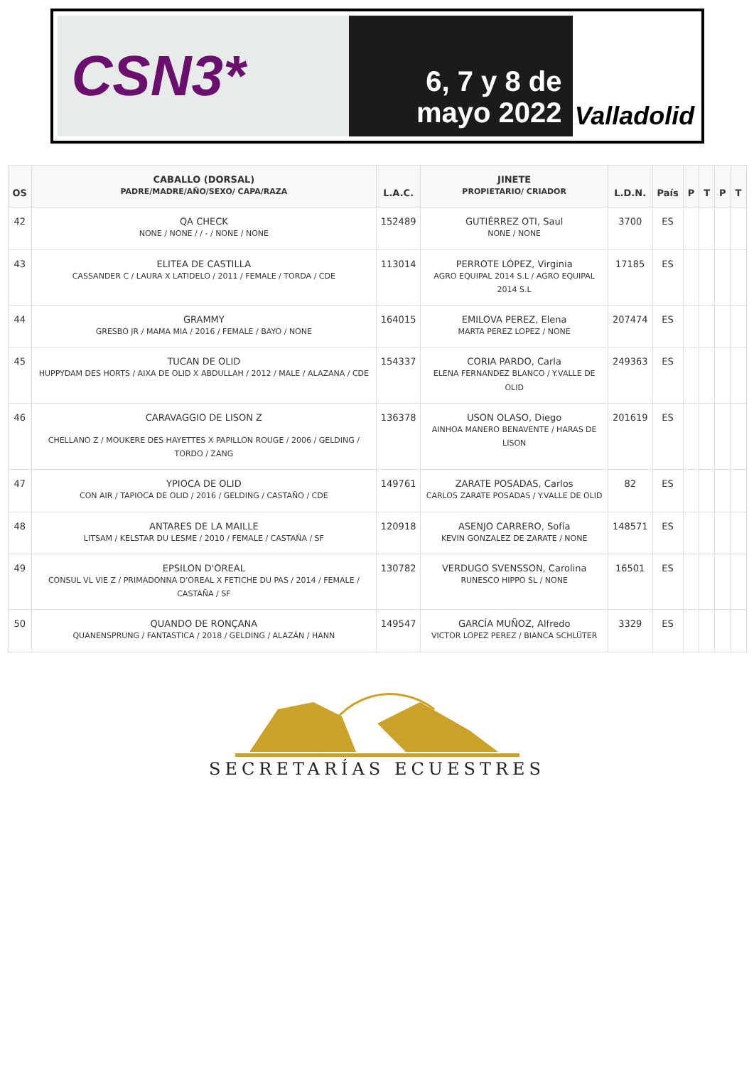CSN3*
6, 7 y 8 de
mayo 2022
Valladolid
| OS | CABALLO (DORSAL) PADRE/MADRE/AÑO/SEXO/ CAPA/RAZA | L.A.C. | JINETE PROPIETARIO/ CRIADOR | L.D.N. | País | P | T | P | T |
| --- | --- | --- | --- | --- | --- | --- | --- | --- | --- |
| 42 | QA CHECK NONE / NONE / / - / NONE / NONE | 152489 | GUTIÉRREZ OTI, Saul NONE / NONE | 3700 | ES | | | | |
| 43 | ELITEA DE CASTILLA CASSANDER C / LAURA X LATIDELO / 2011 / FEMALE / TORDA / CDE | 113014 | PERROTE LÓPEZ, Virginia AGRO EQUIPAL 2014 S.L / AGRO EQUIPAL 2014 S.L | 17185 | ES | | | | |
| 44 | GRAMMY GRESBO JR / MAMA MIA / 2016 / FEMALE / BAYO / NONE | 164015 | EMILOVA PEREZ, Elena MARTA PEREZ LOPEZ / NONE | 207474 | ES | | | | |
| 45 | TUCAN DE OLID HUPPYDAM DES HORTS / AIXA DE OLID X ABDULLAH / 2012 / MALE / ALAZANA / CDE | 154337 | CORIA PARDO, Carla ELENA FERNANDEZ BLANCO / Y.VALLE DE OLID | 249363 | ES | | | | |
| 46 | CARAVAGGIO DE LISON Z CHELLANO Z / MOUKERE DES HAYETTES X PAPILLON ROUGE / 2006 / GELDING / TORDO / ZANG | 136378 | USON OLASO, Diego AINHOA MANERO BENAVENTE / HARAS DE LISON | 201619 | ES | | | | |
| 47 | YPIOCA DE OLID CON AIR / TAPIOCA DE OLID / 2016 / GELDING / CASTAÑO / CDE | 149761 | ZARATE POSADAS, Carlos CARLOS ZARATE POSADAS / Y.VALLE DE OLID | 82 | ES | | | | |
| 48 | ANTARES DE LA MAILLE LITSAM / KELSTAR DU LESME / 2010 / FEMALE / CASTAÑA / SF | 120918 | ASENJO CARRERO, Sofía KEVIN GONZALEZ DE ZARATE / NONE | 148571 | ES | | | | |
| 49 | EPSILON D'OREAL CONSUL VL VIE Z / PRIMADONNA D'OREAL X FETICHE DU PAS / 2014 / FEMALE / CASTAÑA / SF | 130782 | VERDUGO SVENSSON, Carolina RUNESCO HIPPO SL / NONE | 16501 | ES | | | | |
| 50 | QUANDO DE RONÇANA QUANENSPRUNG / FANTASTICA / 2018 / GELDING / ALAZÁN / HANN | 149547 | GARCÍA MUÑOZ, Alfredo VICTOR LOPEZ PEREZ / BIANCA SCHLÜTER | 3329 | ES | | | | |
SECRETARÍAS ECUESTRES